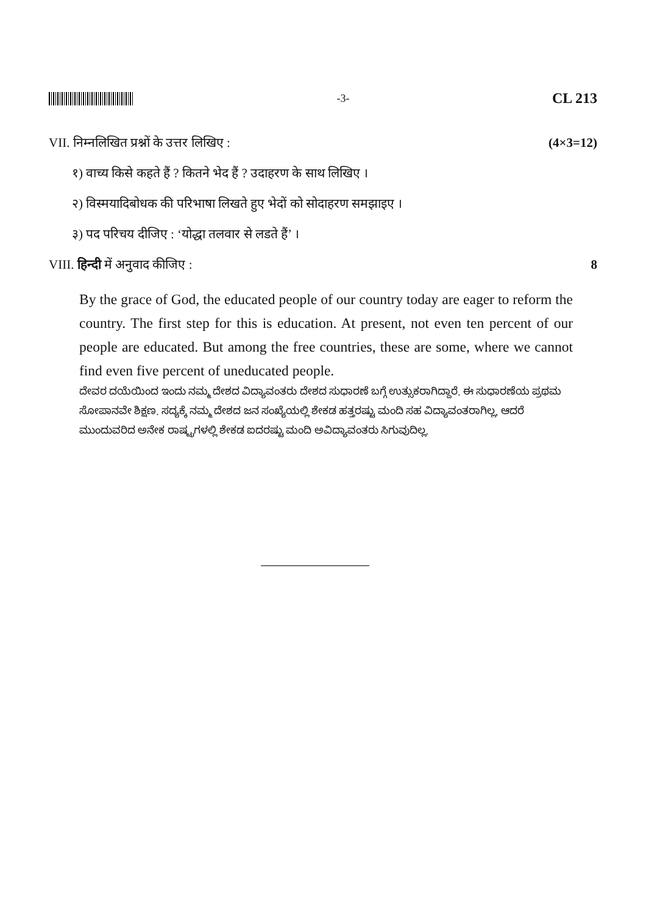-3-
CL 213
VII. निम्नलिखित प्रश्नों के उत्तर लिखिए : (4×3=12)
१) वाच्य किसे कहते हैं ? कितने भेद हैं ? उदाहरण के साथ लिखिए ।
२) विस्मयादिबोधक की परिभाषा लिखते हुए भेदों को सोदाहरण समझाइए ।
३) पद परिचय दीजिए : ‘योद्धा तलवार से लडते हैं’ ।
VIII. हिन्दी में अनुवाद कीजिए : 8
By the grace of God, the educated people of our country today are eager to reform the country. The first step for this is education. At present, not even ten percent of our people are educated. But among the free countries, these are some, where we cannot find even five percent of uneducated people.
ದೇವರ ದಯೆಯಿಂದ ಇಂದು ನಮ್ಮ ದೇಶದ ವಿದ್ಯಾವಂತರು ದೇಶದ ಸುಧಾರಣೆ ಬಗ್ಗೆ ಉತ್ಸುಕರಾಗಿದ್ದಾರೆ. ಈ ಸುಧಾರಣೆಯ ಪ್ರಥಮ ಸೋಪಾನವೇ ಶಿಕ್ಷಣ. ಸದ್ಯಕ್ಕೆ ನಮ್ಮ ದೇಶದ ಜನ ಸಂಖ್ಯೆಯಲ್ಲಿ ಶೇಕಡ ಹತ್ತರಷ್ಟು ಮಂದಿ ಸಹ ವಿದ್ಯಾವಂತರಾಗಿಲ್ಲ, ಆದರೆ ಮುಂದುವರಿದ ಅನೇಕ ರಾಷ್ಟ್ರಗಳಲ್ಲಿ ಶೇಕಡ ಐದರಷ್ಟು ಮಂದಿ ಅವಿದ್ಯಾವಂತರು ಸಿಗುವುದಿಲ್ಲ.